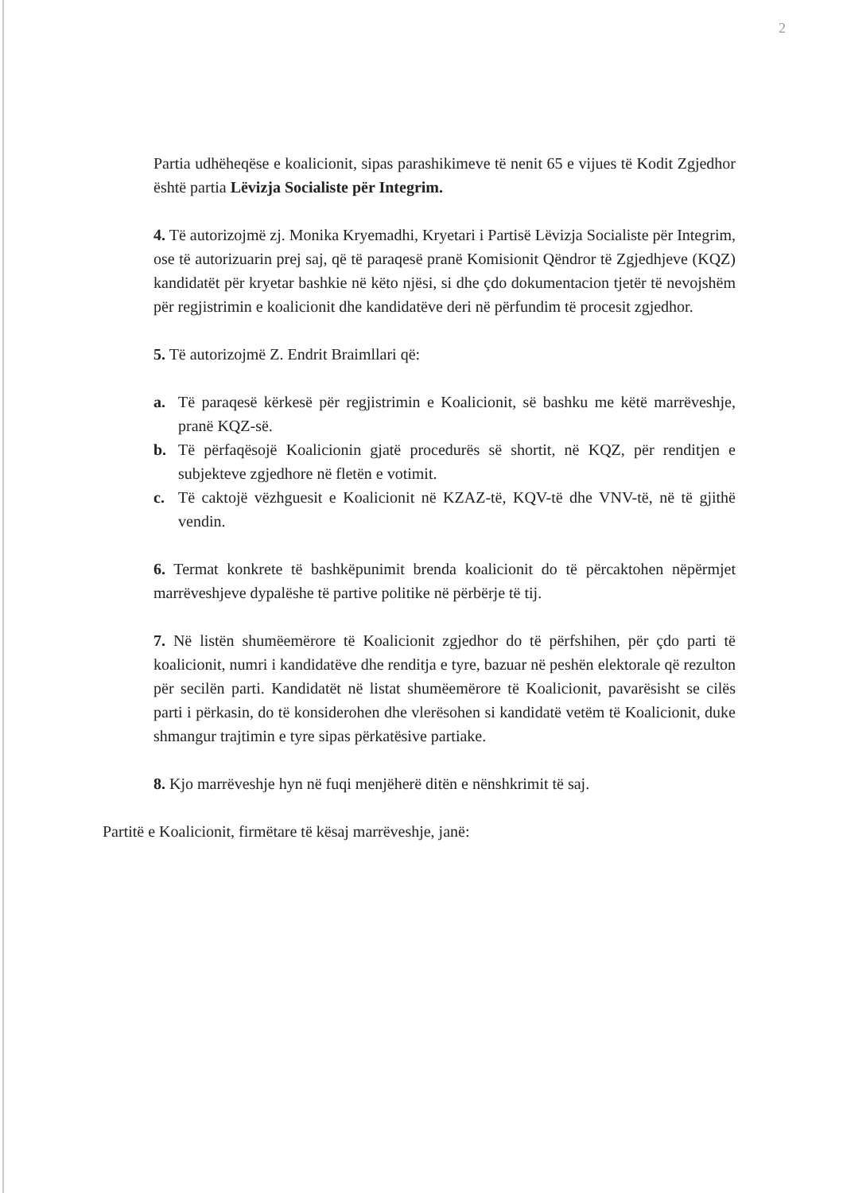2
Partia udhëheqëse e koalicionit, sipas parashikimeve të nenit 65 e vijues të Kodit Zgjedhor është partia Lëvizja Socialiste për Integrim.
4. Të autorizojmë zj. Monika Kryemadhi, Kryetari i Partisë Lëvizja Socialiste për Integrim, ose të autorizuarin prej saj, që të paraqesë pranë Komisionit Qëndror të Zgjedhjeve (KQZ) kandidatët për kryetar bashkie në këto njësi, si dhe çdo dokumentacion tjetër të nevojshëm për regjistrimin e koalicionit dhe kandidatëve deri në përfundim të procesit zgjedhor.
5. Të autorizojmë Z. Endrit Braimllari që:
a. Të paraqesë kërkesë për regjistrimin e Koalicionit, së bashku me këtë marrëveshje, pranë KQZ-së.
b. Të përfaqësojë Koalicionin gjatë procedurës së shortit, në KQZ, për renditjen e subjekteve zgjedhore në fletën e votimit.
c. Të caktojë vëzhguesit e Koalicionit në KZAZ-të, KQV-të dhe VNV-të, në të gjithë vendin.
6. Termat konkrete të bashkëpunimit brenda koalicionit do të përcaktohen nëpërmjet marrëveshjeve dypalëshe të partive politike në përbërje të tij.
7. Në listën shumëemërore të Koalicionit zgjedhor do të përfshihen, për çdo parti të koalicionit, numri i kandidatëve dhe renditja e tyre, bazuar në peshën elektorale që rezulton për secilën parti. Kandidatët në listat shumëemërore të Koalicionit, pavarësisht se cilës parti i përkasin, do të konsiderohen dhe vlerësohen si kandidatë vetëm të Koalicionit, duke shmangur trajtimin e tyre sipas përkatësive partiake.
8. Kjo marrëveshje hyn në fuqi menjëherë ditën e nënshkrimit të saj.
Partitë e Koalicionit, firmëtare të kësaj marrëveshje, janë: